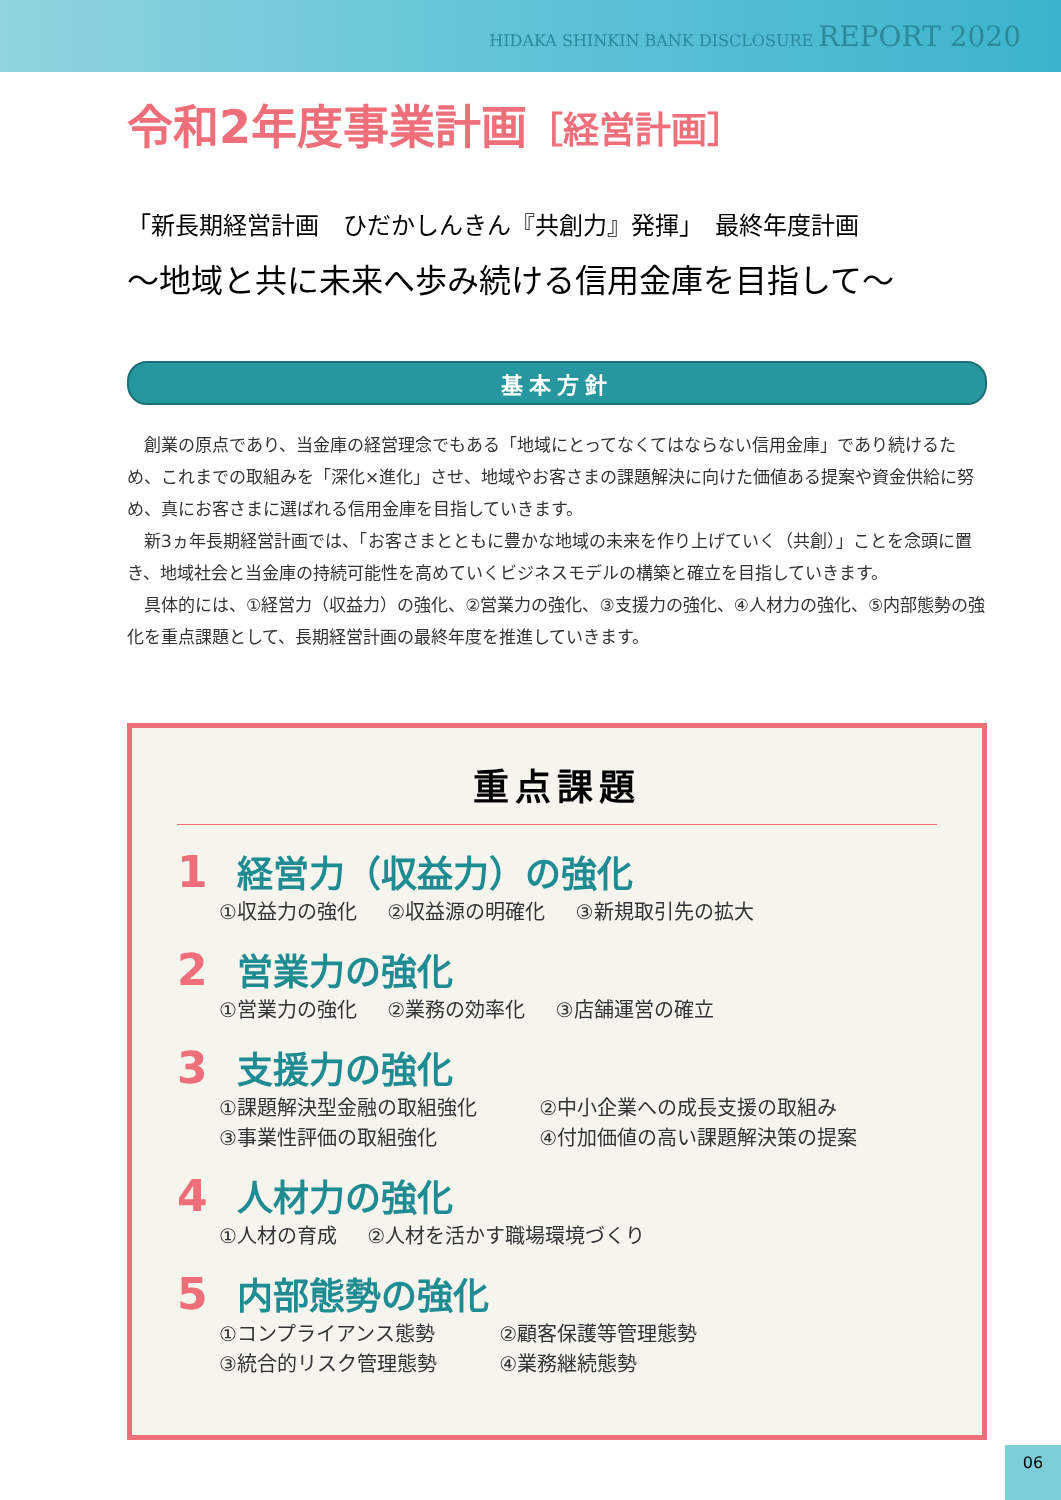HIDAKA SHINKIN BANK DISCLOSURE REPORT 2020
令和2年度事業計画［経営計画］
「新長期経営計画　ひだかしんきん『共創力』発揮」　最終年度計画
〜地域と共に未来へ歩み続ける信用金庫を目指して〜
基本方針
　創業の原点であり、当金庫の経営理念でもある「地域にとってなくてはならない信用金庫」であり続けるため、これまでの取組みを「深化×進化」させ、地域やお客さまの課題解決に向けた価値ある提案や資金供給に努め、真にお客さまに選ばれる信用金庫を目指していきます。
　新3ヵ年長期経営計画では、「お客さまとともに豊かな地域の未来を作り上げていく（共創）」ことを念頭に置き、地域社会と当金庫の持続可能性を高めていくビジネスモデルの構築と確立を目指していきます。
　具体的には、①経営力（収益力）の強化、②営業力の強化、③支援力の強化、④人材力の強化、⑤内部態勢の強化を重点課題として、長期経営計画の最終年度を推進していきます。
重点課題
1 経営力（収益力）の強化
①収益力の強化 ②収益源の明確化 ③新規取引先の拡大
2 営業力の強化
①営業力の強化 ②業務の効率化 ③店舗運営の確立
3 支援力の強化
①課題解決型金融の取組強化 ②中小企業への成長支援の取組み
③事業性評価の取組強化 ④付加価値の高い課題解決策の提案
4 人材力の強化
①人材の育成 ②人材を活かす職場環境づくり
5 内部態勢の強化
①コンプライアンス態勢 ②顧客保護等管理態勢
③統合的リスク管理態勢 ④業務継続態勢
06